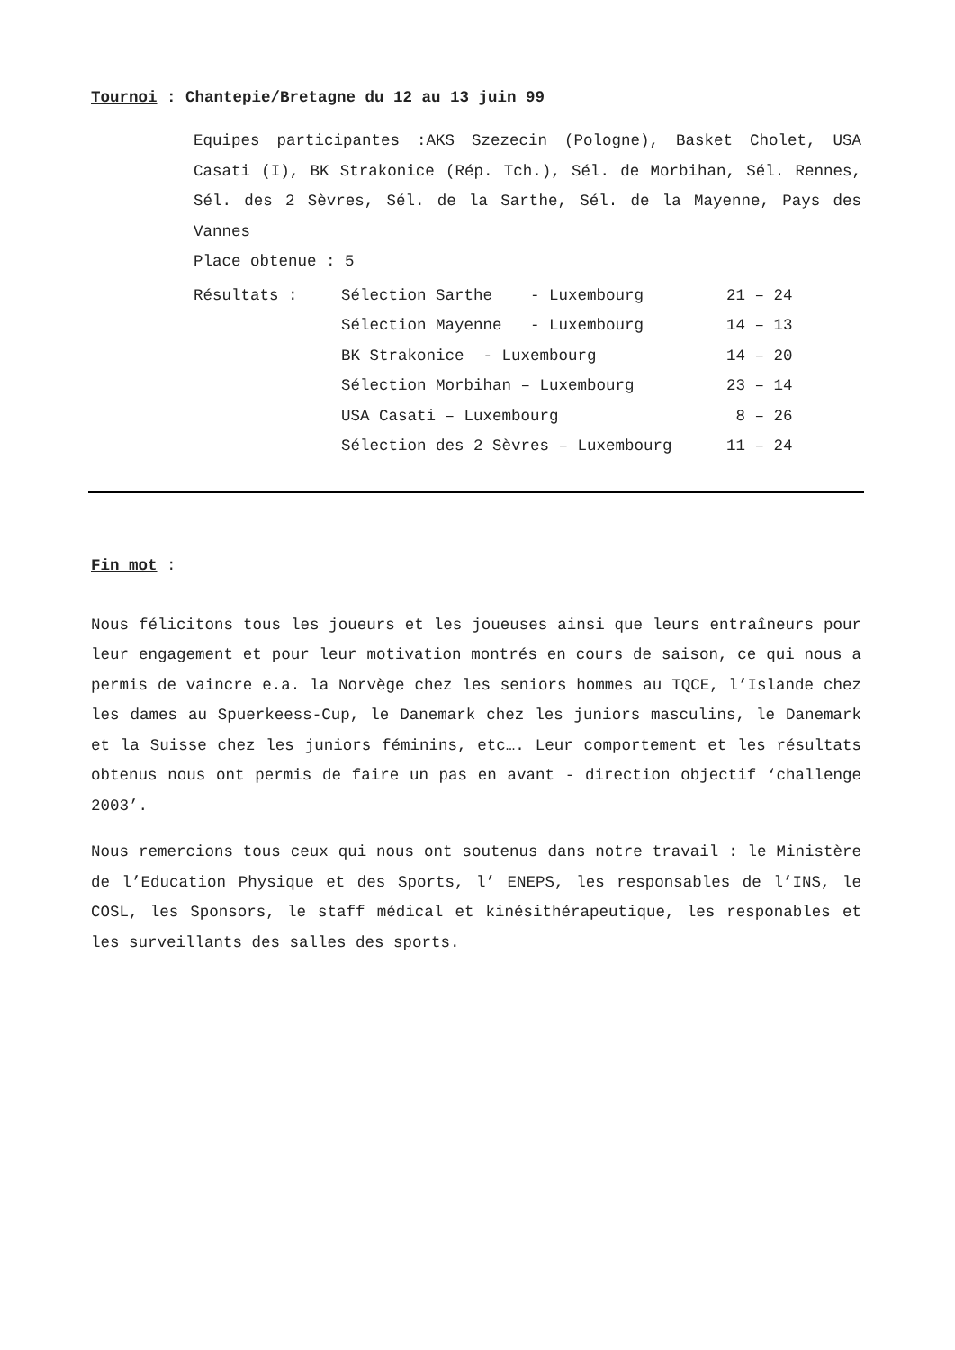Tournoi : Chantepie/Bretagne du 12 au 13 juin 99
Equipes participantes :AKS Szezecin (Pologne), Basket Cholet, USA Casati (I), BK Strakonice (Rép. Tch.), Sél. de Morbihan, Sél. Rennes, Sél. des 2 Sèvres, Sél. de la Sarthe, Sél. de la Mayenne, Pays des Vannes
Place obtenue : 5
| Résultats : | Sélection Sarthe - Luxembourg | 21 – 24 |
| | Sélection Mayenne - Luxembourg | 14 – 13 |
| | BK Strakonice - Luxembourg | 14 – 20 |
| | Sélection Morbihan – Luxembourg | 23 – 14 |
| | USA Casati – Luxembourg | 8 – 26 |
| | Sélection des 2 Sèvres – Luxembourg | 11 – 24 |
Fin mot :
Nous félicitons tous les joueurs et les joueuses ainsi que leurs entraîneurs pour leur engagement et pour leur motivation montrés en cours de saison, ce qui nous a permis de vaincre e.a. la Norvège chez les seniors hommes au TQCE, l’Islande chez les dames au Spuerkeess-Cup, le Danemark chez les juniors masculins, le Danemark et la Suisse chez les juniors féminins, etc…. Leur comportement et les résultats obtenus nous ont permis de faire un pas en avant - direction objectif ‘challenge 2003’.
Nous remercions tous ceux qui nous ont soutenus dans notre travail : le Ministère de l’Education Physique et des Sports, l’ ENEPS, les responsables de l’INS, le COSL, les Sponsors, le staff médical et kinésithérapeutique, les responables et les surveillants des salles des sports.